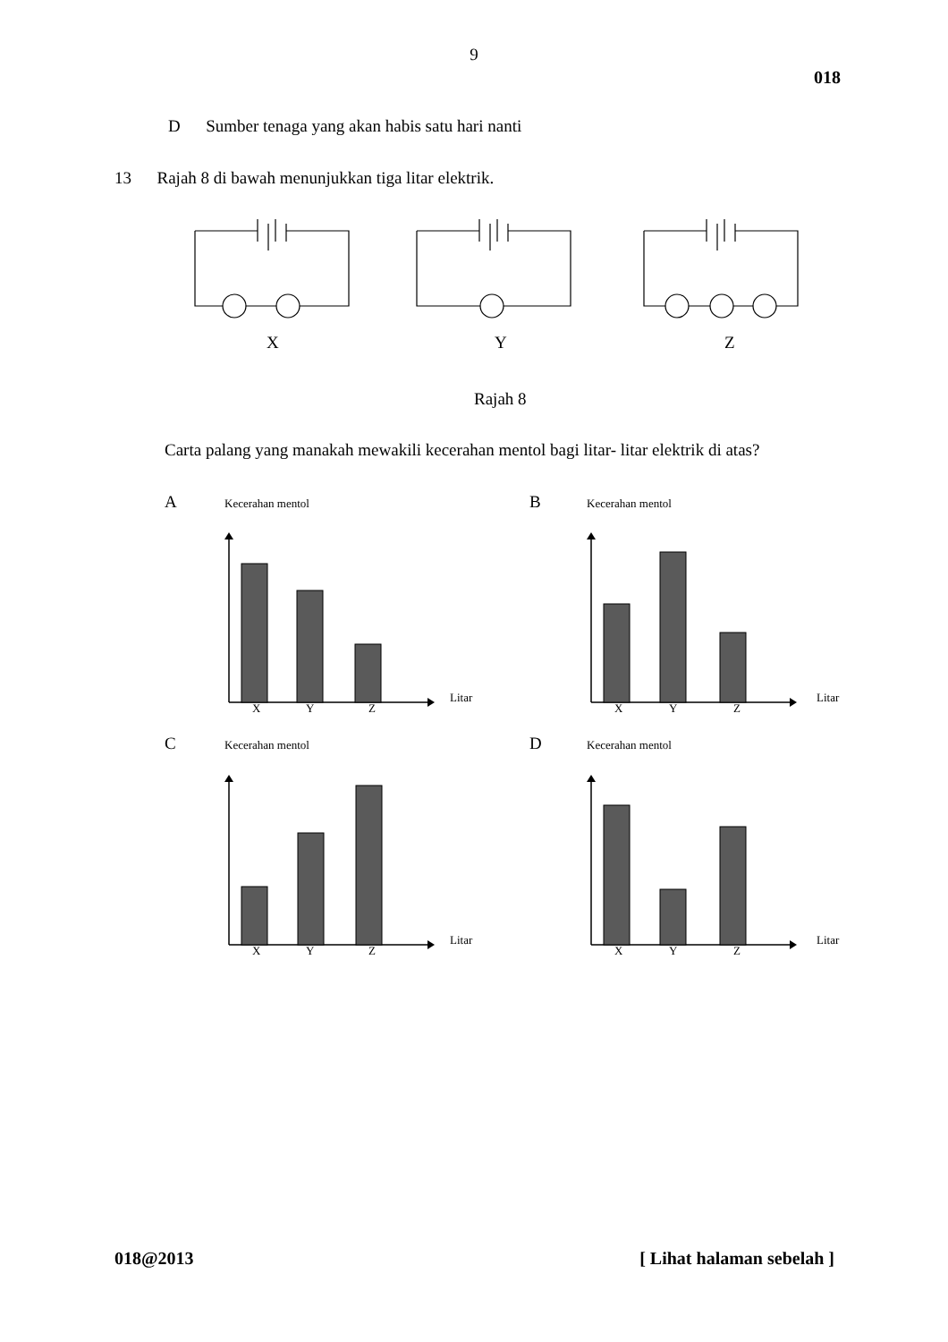9
018
D Sumber tenaga yang akan habis satu hari nanti
13 Rajah 8 di bawah menunjukkan tiga litar elektrik.
X Y Z
Rajah 8
Carta palang yang manakah mewakili kecerahan mentol bagi litar- litar elektrik di atas?
A Kecerahan mentol B Kecerahan mentol
Litar Litar
X Y Z X Y Z
C Kecerahan mentol D Kecerahan mentol
Litar Litar
X Y Z X Y Z
018@2013 [ Lihat halaman sebelah ]